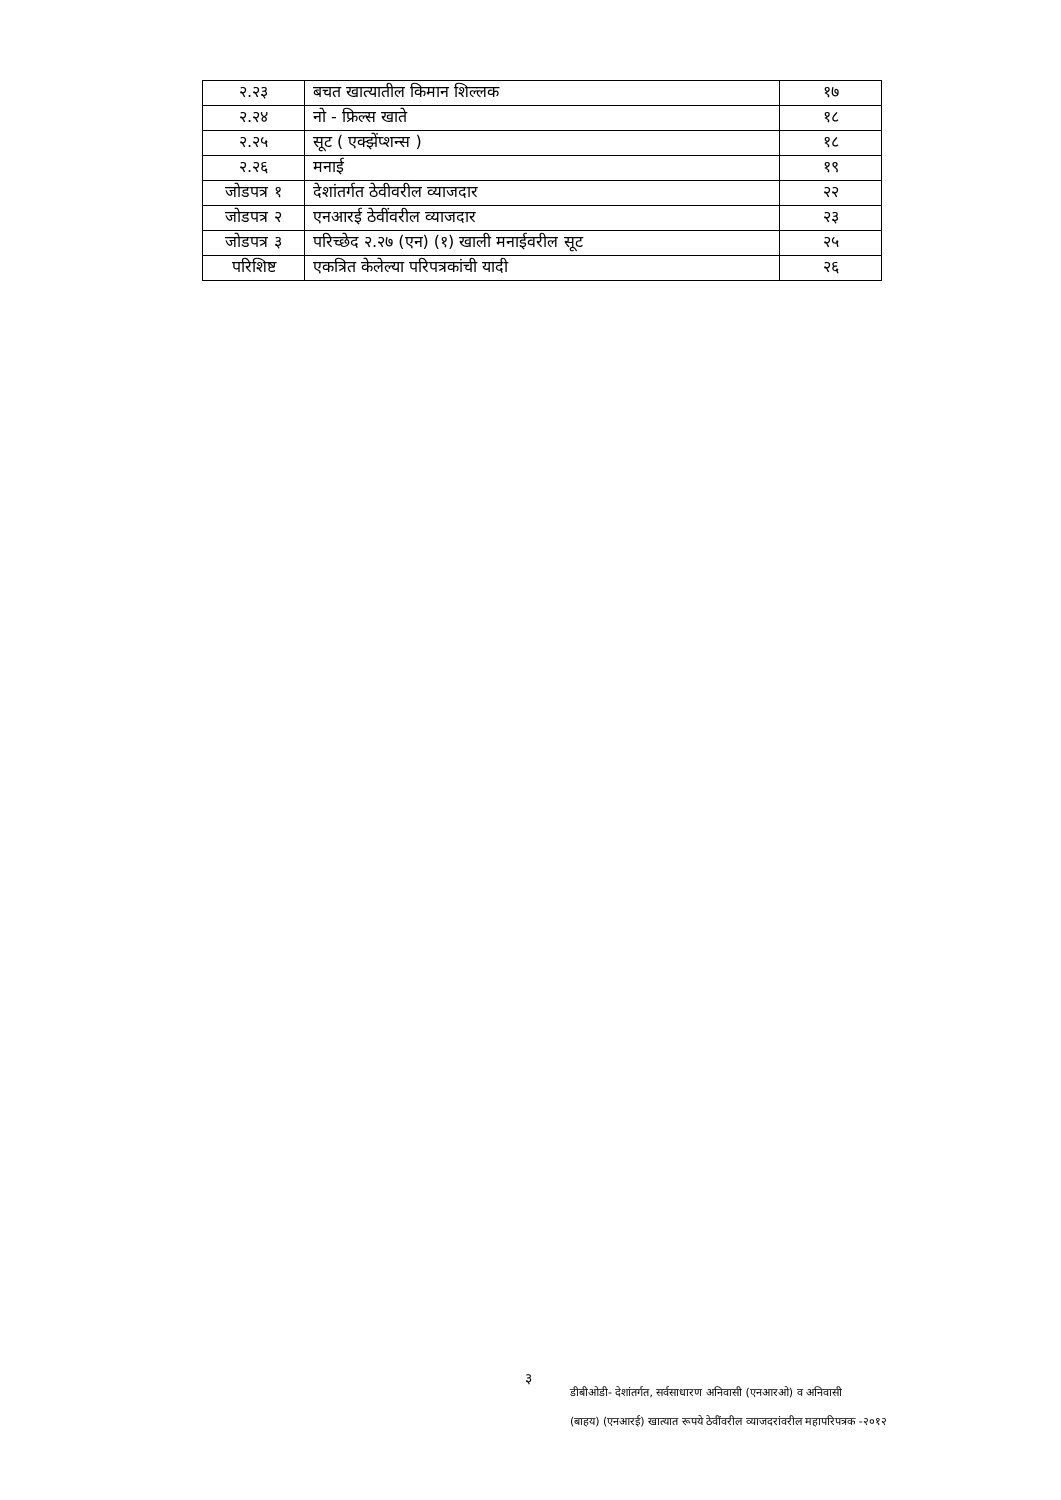| २.२३ | बचत खात्यातील किमान शिल्लक | १७ |
| २.२४ | नो - फ्रिल्स खाते | १८ |
| २.२५ | सूट ( एक्झेंप्शन्स ) | १८ |
| २.२६ | मनाई | १९ |
| जोडपत्र १ | देशांतर्गत ठेवीवरील व्याजदार | २२ |
| जोडपत्र २ | एनआरई ठेवींवरील व्याजदार | २३ |
| जोडपत्र ३ | परिच्छेद २.२७ (एन) (१) खाली मनाईवरील सूट | २५ |
| परिशिष्ट | एकत्रित केलेल्या परिपत्रकांची यादी | २६ |
३
डीबीओडी- देशांतर्गत, सर्वसाधारण अनिवासी (एनआरओ) व अनिवासी
(बाहय) (एनआरई) खात्यात रूपये ठेवींवरील व्याजदरांवरील महापरिपत्रक -२०१२